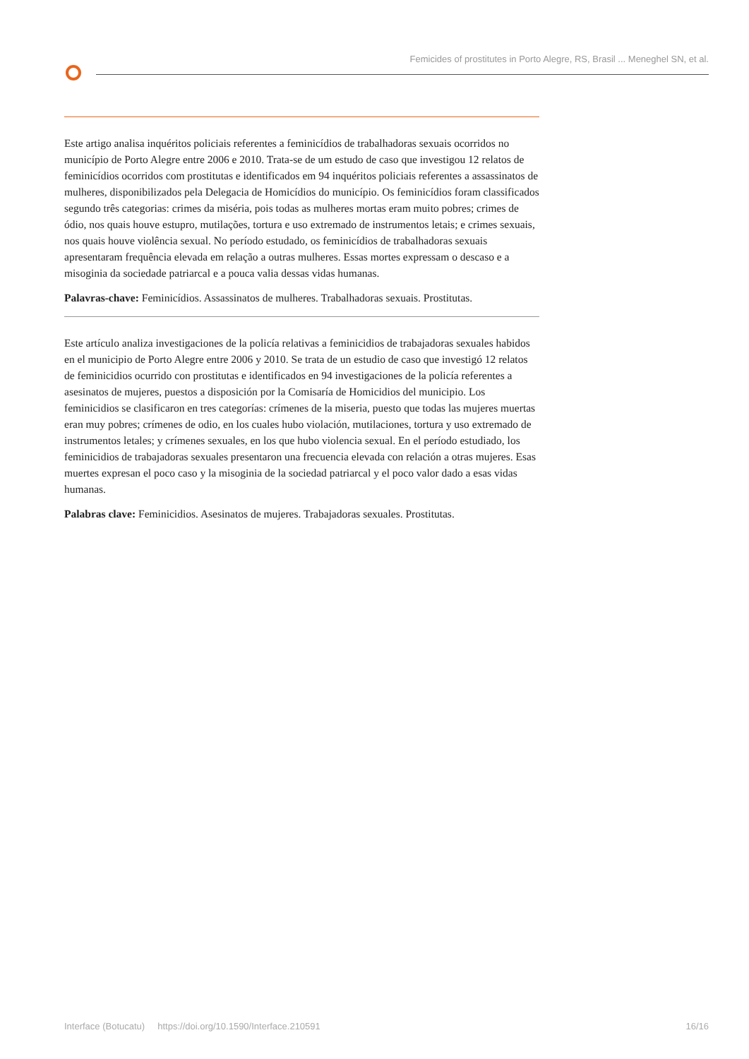Femicides of prostitutes in Porto Alegre, RS, Brasil ... Meneghel SN, et al.
Este artigo analisa inquéritos policiais referentes a feminicídios de trabalhadoras sexuais ocorridos no município de Porto Alegre entre 2006 e 2010. Trata-se de um estudo de caso que investigou 12 relatos de feminicídios ocorridos com prostitutas e identificados em 94 inquéritos policiais referentes a assassinatos de mulheres, disponibilizados pela Delegacia de Homicídios do município. Os feminicídios foram classificados segundo três categorias: crimes da miséria, pois todas as mulheres mortas eram muito pobres; crimes de ódio, nos quais houve estupro, mutilações, tortura e uso extremado de instrumentos letais; e crimes sexuais, nos quais houve violência sexual. No período estudado, os feminicídios de trabalhadoras sexuais apresentaram frequência elevada em relação a outras mulheres. Essas mortes expressam o descaso e a misoginia da sociedade patriarcal e a pouca valia dessas vidas humanas.
Palavras-chave: Feminicídios. Assassinatos de mulheres. Trabalhadoras sexuais. Prostitutas.
Este artículo analiza investigaciones de la policía relativas a feminicidios de trabajadoras sexuales habidos en el municipio de Porto Alegre entre 2006 y 2010. Se trata de un estudio de caso que investigó 12 relatos de feminicidios ocurrido con prostitutas e identificados en 94 investigaciones de la policía referentes a asesinatos de mujeres, puestos a disposición por la Comisaría de Homicidios del municipio. Los feminicidios se clasificaron en tres categorías: crímenes de la miseria, puesto que todas las mujeres muertas eran muy pobres; crímenes de odio, en los cuales hubo violación, mutilaciones, tortura y uso extremado de instrumentos letales; y crímenes sexuales, en los que hubo violencia sexual. En el período estudiado, los feminicidios de trabajadoras sexuales presentaron una frecuencia elevada con relación a otras mujeres. Esas muertes expresan el poco caso y la misoginia de la sociedad patriarcal y el poco valor dado a esas vidas humanas.
Palabras clave: Feminicidios. Asesinatos de mujeres. Trabajadoras sexuales. Prostitutas.
Interface (Botucatu) https://doi.org/10.1590/Interface.210591 16/16